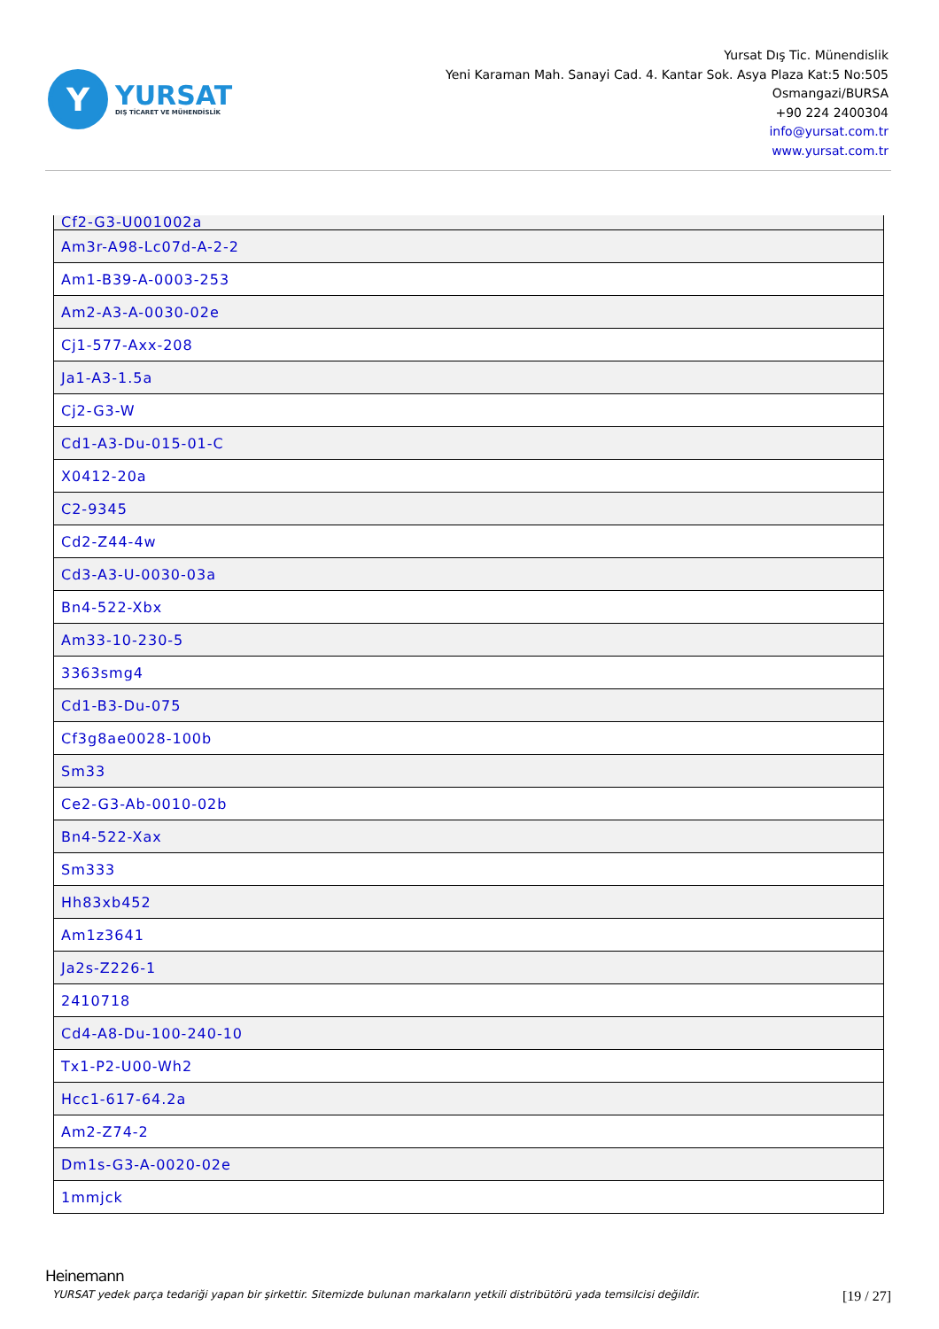Y
YURSAT
DIŞ TİCARET VE MÜHENDİSLİK
Yursat Dış Tic. Münendislik
Yeni Karaman Mah. Sanayi Cad. 4. Kantar Sok. Asya Plaza Kat:5 No:505
Osmangazi/BURSA
+90 224 2400304
info@yursat.com.tr
www.yursat.com.tr
| Cf2-G3-U001002a |
| Am3r-A98-Lc07d-A-2-2 |
| Am1-B39-A-0003-253 |
| Am2-A3-A-0030-02e |
| Cj1-577-Axx-208 |
| Ja1-A3-1.5a |
| Cj2-G3-W |
| Cd1-A3-Du-015-01-C |
| X0412-20a |
| C2-9345 |
| Cd2-Z44-4w |
| Cd3-A3-U-0030-03a |
| Bn4-522-Xbx |
| Am33-10-230-5 |
| 3363smg4 |
| Cd1-B3-Du-075 |
| Cf3g8ae0028-100b |
| Sm33 |
| Ce2-G3-Ab-0010-02b |
| Bn4-522-Xax |
| Sm333 |
| Hh83xb452 |
| Am1z3641 |
| Ja2s-Z226-1 |
| 2410718 |
| Cd4-A8-Du-100-240-10 |
| Tx1-P2-U00-Wh2 |
| Hcc1-617-64.2a |
| Am2-Z74-2 |
| Dm1s-G3-A-0020-02e |
| 1mmjck |
Heinemann
YURSAT yedek parça tedariği yapan bir şirkettir. Sitemizde bulunan markaların yetkili distribütörü yada temsilcisi değildir.
[19 / 27]